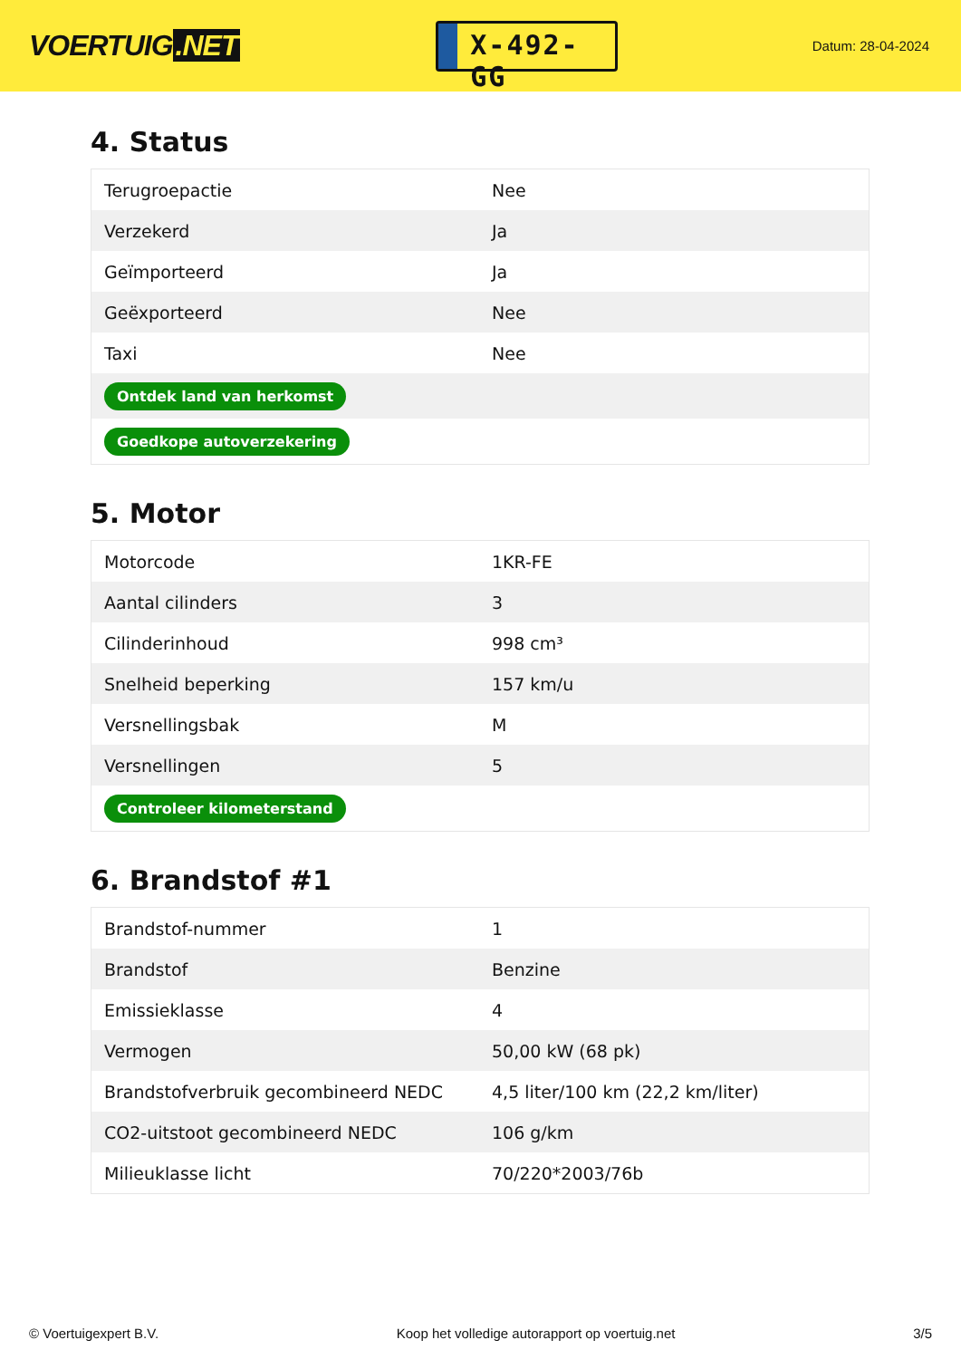VOERTUIG.NET
X-492-GG
Datum: 28-04-2024
4. Status
| Terugroepactie | Nee |
| Verzekerd | Ja |
| Geïmporteerd | Ja |
| Geëxporteerd | Nee |
| Taxi | Nee |
| Ontdek land van herkomst | |
| Goedkope autoverzekering | |
5. Motor
| Motorcode | 1KR-FE |
| Aantal cilinders | 3 |
| Cilinderinhoud | 998 cm³ |
| Snelheid beperking | 157 km/u |
| Versnellingsbak | M |
| Versnellingen | 5 |
| Controleer kilometerstand | |
6. Brandstof #1
| Brandstof-nummer | 1 |
| Brandstof | Benzine |
| Emissieklasse | 4 |
| Vermogen | 50,00 kW (68 pk) |
| Brandstofverbruik gecombineerd NEDC | 4,5 liter/100 km (22,2 km/liter) |
| CO2-uitstoot gecombineerd NEDC | 106 g/km |
| Milieuklasse licht | 70/220*2003/76b |
© Voertuigexpert B.V. Koop het volledige autorapport op voertuig.net 3/5